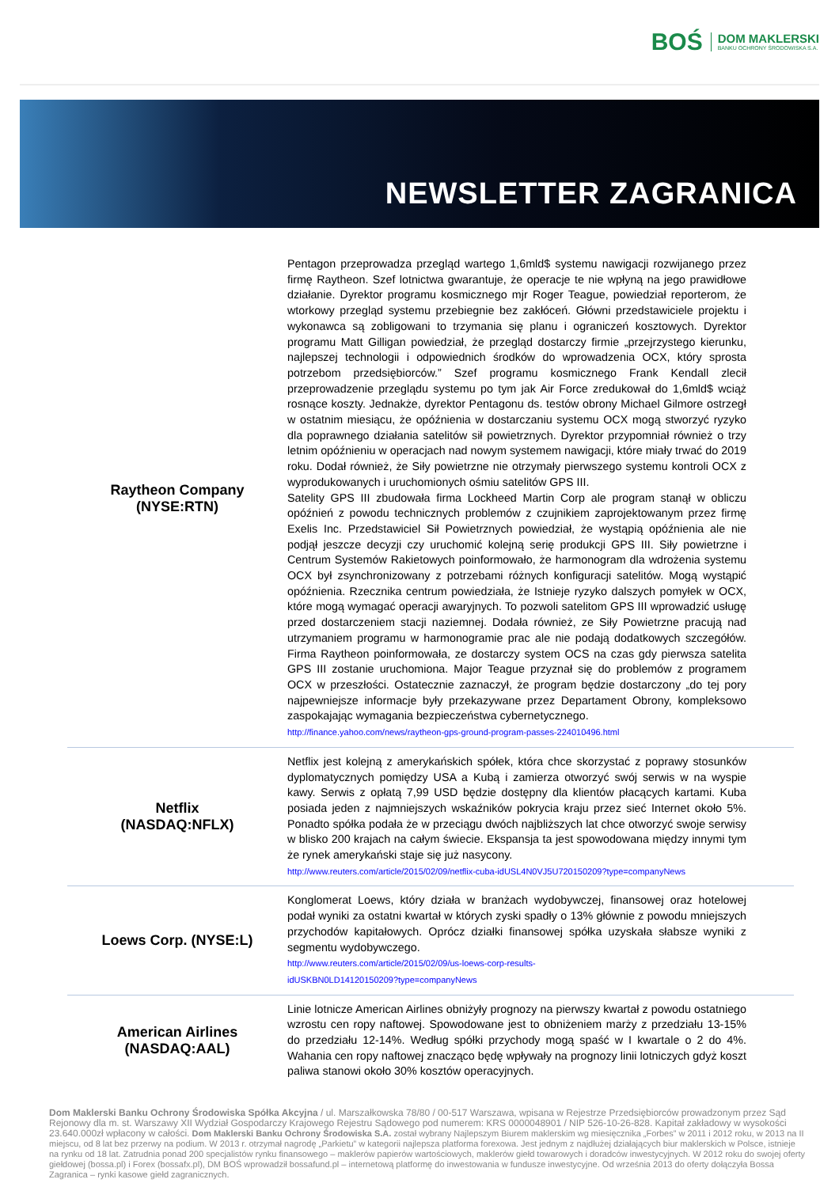BOŚ DOM MAKLERSKI
BANKU OCHRONY ŚRODOWISKA S.A.
NEWSLETTER ZAGRANICA
| Raytheon Company (NYSE:RTN) | Pentagon przeprowadza przegląd wartego 1,6mld$ systemu nawigacji rozwijanego przez firmę Raytheon. Szef lotnictwa gwarantuje, że operacje te nie wpłyną na jego prawidłowe działanie. Dyrektor programu kosmicznego mjr Roger Teague, powiedział reporterom, że wtorkowy przegląd systemu przebiegnie bez zakłóceń. Główni przedstawiciele projektu i wykonawca są zobligowani to trzymania się planu i ograniczeń kosztowych. Dyrektor programu Matt Gilligan powiedział, że przegląd dostarczy firmie „przejrzystego kierunku, najlepszej technologii i odpowiednich środków do wprowadzenia OCX, który sprosta potrzebom przedsiębiorców.” Szef programu kosmicznego Frank Kendall zlecił przeprowadzenie przeglądu systemu po tym jak Air Force zredukował do 1,6mld$ wciąż rosnące koszty. Jednakże, dyrektor Pentagonu ds. testów obrony Michael Gilmore ostrzegł w ostatnim miesiącu, że opóźnienia w dostarczaniu systemu OCX mogą stworzyć ryzyko dla poprawnego działania satelitów sił powietrznych. Dyrektor przypomniał również o trzy letnim opóźnieniu w operacjach nad nowym systemem nawigacji, które miały trwać do 2019 roku. Dodał również, że Siły powietrzne nie otrzymały pierwszego systemu kontroli OCX z wyprodukowanych i uruchomionych ośmiu satelitów GPS III. Satelity GPS III zbudowała firma Lockheed Martin Corp ale program stanął w obliczu opóźnień z powodu technicznych problemów z czujnikiem zaprojektowanym przez firmę Exelis Inc. Przedstawiciel Sił Powietrznych powiedział, że wystąpią opóźnienia ale nie podjął jeszcze decyzji czy uruchomić kolejną serię produkcji GPS III. Siły powietrzne i Centrum Systemów Rakietowych poinformowało, że harmonogram dla wdrożenia systemu OCX był zsynchronizowany z potrzebami różnych konfiguracji satelitów. Mogą wystąpić opóźnienia. Rzecznika centrum powiedziała, że Istnieje ryzyko dalszych pomyłek w OCX, które mogą wymagać operacji awaryjnych. To pozwoli satelitom GPS III wprowadzić usługę przed dostarczeniem stacji naziemnej. Dodała również, ze Siły Powietrzne pracują nad utrzymaniem programu w harmonogramie prac ale nie podają dodatkowych szczegółów. Firma Raytheon poinformowała, ze dostarczy system OCS na czas gdy pierwsza satelita GPS III zostanie uruchomiona. Major Teague przyznał się do problemów z programem OCX w przeszłości. Ostatecznie zaznaczył, że program będzie dostarczony „do tej pory najpewniejsze informacje były przekazywane przez Departament Obrony, kompleksowo zaspokajając wymagania bezpieczeństwa cybernetycznego. http://finance.yahoo.com/news/raytheon-gps-ground-program-passes-224010496.html |
| Netflix (NASDAQ:NFLX) | Netflix jest kolejną z amerykańskich spółek, która chce skorzystać z poprawy stosunków dyplomatycznych pomiędzy USA a Kubą i zamierza otworzyć swój serwis w na wyspie kawy. Serwis z opłatą 7,99 USD będzie dostępny dla klientów płacących kartami. Kuba posiada jeden z najmniejszych wskaźników pokrycia kraju przez sieć Internet około 5%. Ponadto spółka podała że w przeciągu dwóch najbliższych lat chce otworzyć swoje serwisy w blisko 200 krajach na całym świecie. Ekspansja ta jest spowodowana między innymi tym że rynek amerykański staje się już nasycony. http://www.reuters.com/article/2015/02/09/netflix-cuba-idUSL4N0VJ5U720150209?type=companyNews |
| Loews Corp. (NYSE:L) | Konglomerat Loews, który działa w branżach wydobywczej, finansowej oraz hotelowej podał wyniki za ostatni kwartał w których zyski spadły o 13% głównie z powodu mniejszych przychodów kapitałowych. Oprócz działki finansowej spółka uzyskała słabsze wyniki z segmentu wydobywczego. http://www.reuters.com/article/2015/02/09/us-loews-corp-results- idUSKBN0LD14120150209?type=companyNews |
| American Airlines (NASDAQ:AAL) | Linie lotnicze American Airlines obniżyły prognozy na pierwszy kwartał z powodu ostatniego wzrostu cen ropy naftowej. Spowodowane jest to obniżeniem marży z przedziału 13-15% do przedziału 12-14%. Według spółki przychody mogą spaść w I kwartale o 2 do 4%. Wahania cen ropy naftowej znacząco będę wpływały na prognozy linii lotniczych gdyż koszt paliwa stanowi około 30% kosztów operacyjnych. |
Dom Maklerski Banku Ochrony Środowiska Spółka Akcyjna / ul. Marszałkowska 78/80 / 00-517 Warszawa, wpisana w Rejestrze Przedsiębiorców prowadzonym przez Sąd Rejonowy dla m. st. Warszawy XII Wydział Gospodarczy Krajowego Rejestru Sądowego pod numerem: KRS 0000048901 / NIP 526-10-26-828. Kapitał zakładowy w wysokości 23.640.000zł wpłacony w całości. Dom Maklerski Banku Ochrony Środowiska S.A. został wybrany Najlepszym Biurem maklerskim wg miesięcznika „Forbes” w 2011 i 2012 roku, w 2013 na II miejscu, od 8 lat bez przerwy na podium. W 2013 r. otrzymał nagrodę „Parkietu” w kategorii najlepsza platforma forexowa. Jest jednym z najdłużej działających biur maklerskich w Polsce, istnieje na rynku od 18 lat. Zatrudnia ponad 200 specjalistów rynku finansowego – maklerów papierów wartościowych, maklerów giełd towarowych i doradców inwestycyjnych. W 2012 roku do swojej oferty giełdowej (bossa.pl) i Forex (bossafx.pl), DM BOŚ wprowadził bossafund.pl – internetową platformę do inwestowania w fundusze inwestycyjne. Od września 2013 do oferty dołączyła Bossa Zagranica – rynki kasowe giełd zagranicznych.